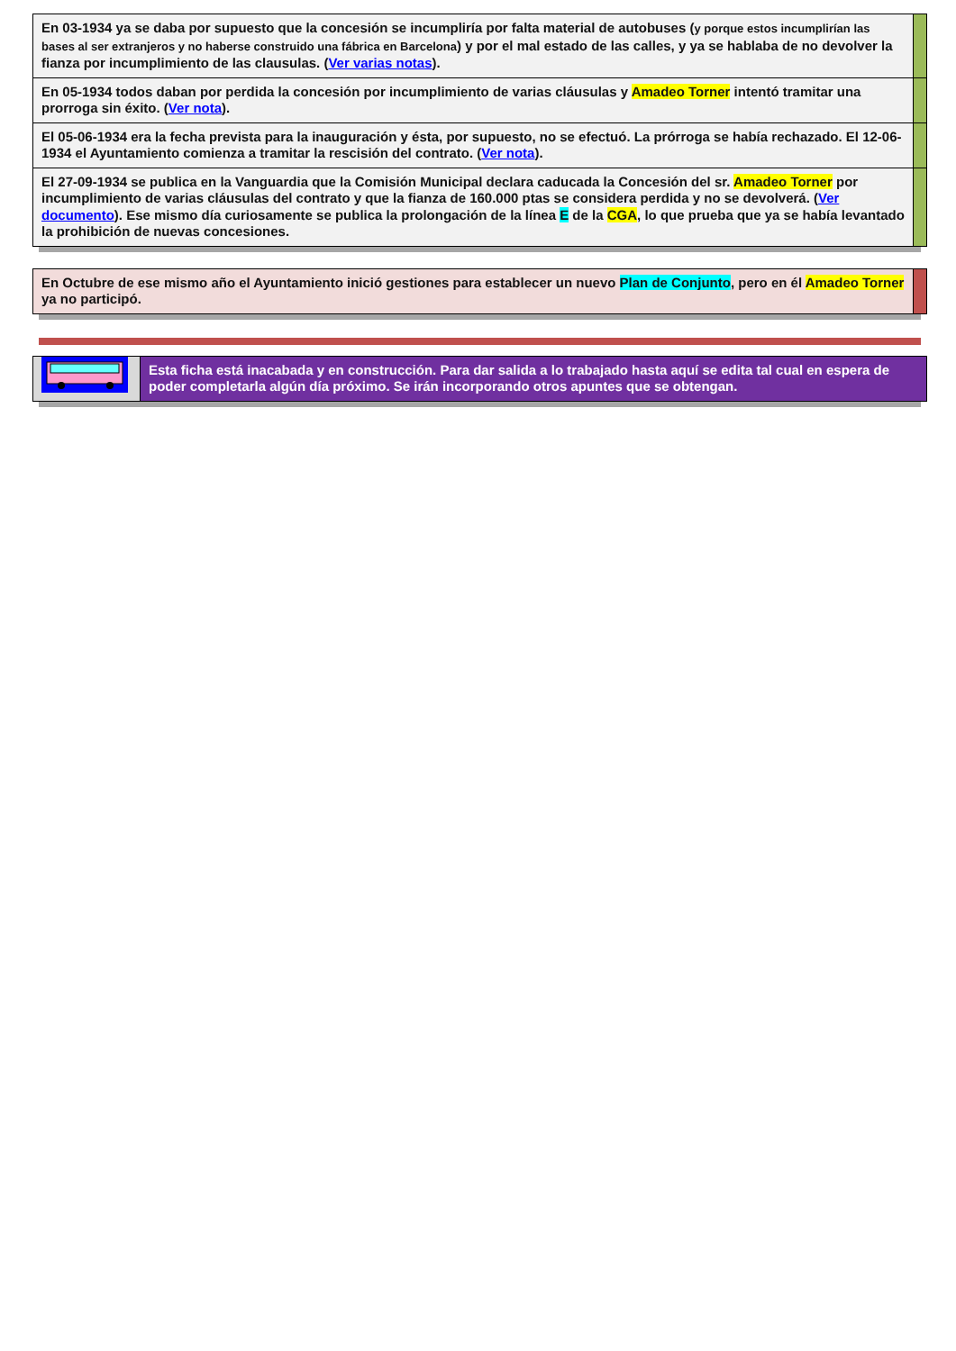| En 03-1934 ya se daba por supuesto que la concesión se incumpliría por falta material de autobuses ( y porque estos incumplirían las bases al ser extranjeros y no haberse construido una fábrica en Barcelona ) y por el mal estado de las calles, y ya se hablaba de no devolver la fianza por incumplimiento de las clausulas. ( Ver varias notas ). | |
| En 05-1934 todos daban por perdida la concesión por incumplimiento de varias cláusulas y Amadeo Torner intentó tramitar una prorroga sin éxito. ( Ver nota ). | |
| El 05-06-1934 era la fecha prevista para la inauguración y ésta, por supuesto, no se efectuó. La prórroga se había rechazado. El 12-06-1934 el Ayuntamiento comienza a tramitar la rescisión del contrato. ( Ver nota ). | |
| El 27-09-1934 se publica en la Vanguardia que la Comisión Municipal declara caducada la Concesión del sr. Amadeo Torner por incumplimiento de varias cláusulas del contrato y que la fianza de 160.000 ptas se considera perdida y no se devolverá. ( Ver documento ). Ese mismo día curiosamente se publica la prolongación de la línea E de la CGA , lo que prueba que ya se había levantado la prohibición de nuevas concesiones. | |
| En Octubre de ese mismo año el Ayuntamiento inició gestiones para establecer un nuevo Plan de Conjunto , pero en él Amadeo Torner ya no participó. | |
| | Esta ficha está inacabada y en construcción. Para dar salida a lo trabajado hasta aquí se edita tal cual en espera de poder completarla algún día próximo. Se irán incorporando otros apuntes que se obtengan. |